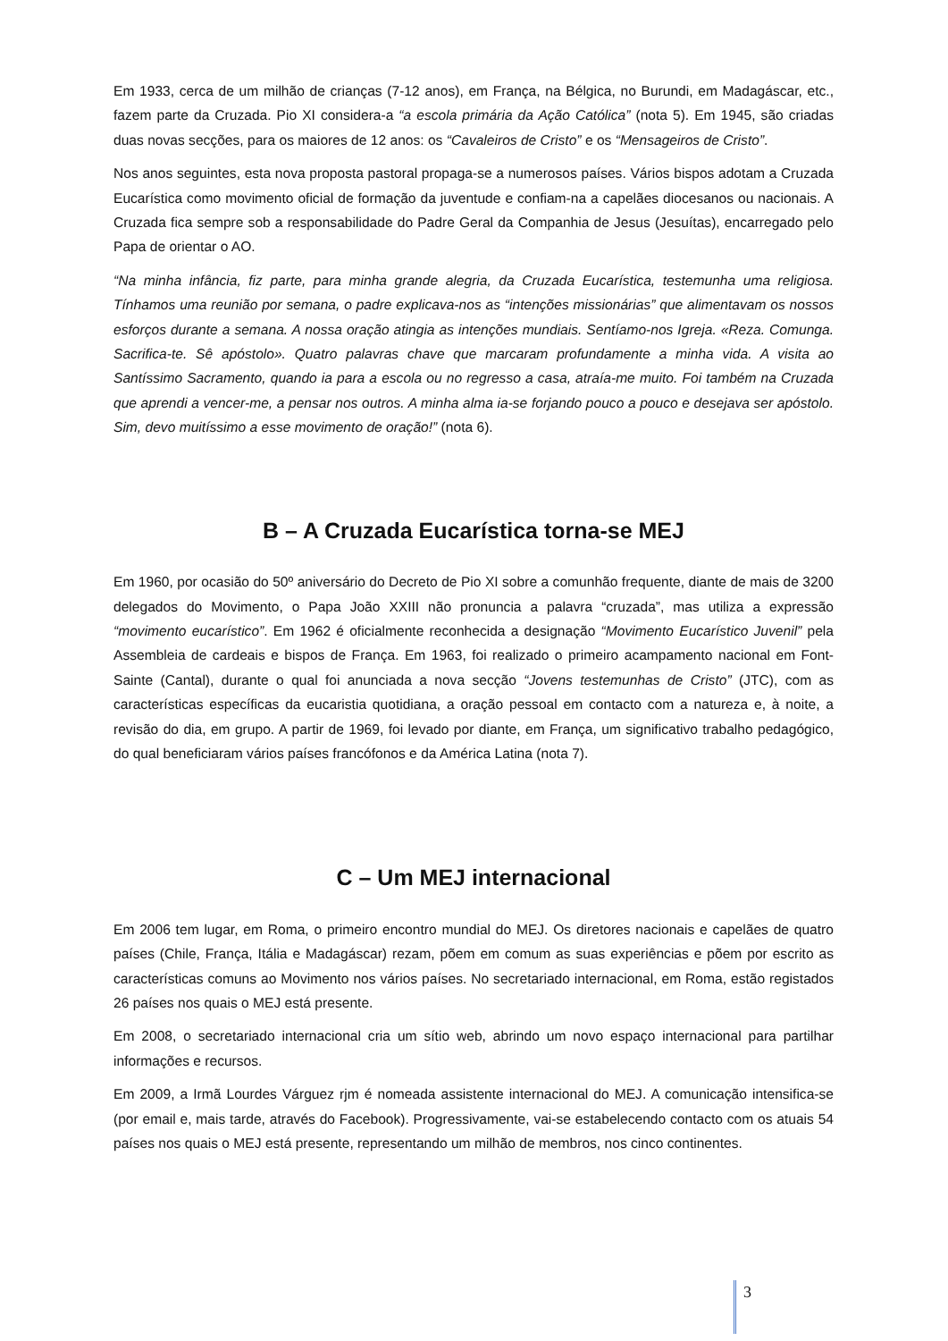Em 1933, cerca de um milhão de crianças (7-12 anos), em França, na Bélgica, no Burundi, em Madagáscar, etc., fazem parte da Cruzada. Pio XI considera-a “a escola primária da Ação Católica” (nota 5). Em 1945, são criadas duas novas secções, para os maiores de 12 anos: os “Cavaleiros de Cristo” e os “Mensageiros de Cristo”.
Nos anos seguintes, esta nova proposta pastoral propaga-se a numerosos países. Vários bispos adotam a Cruzada Eucarística como movimento oficial de formação da juventude e confiam-na a capelães diocesanos ou nacionais. A Cruzada fica sempre sob a responsabilidade do Padre Geral da Companhia de Jesus (Jesuítas), encarregado pelo Papa de orientar o AO.
“Na minha infância, fiz parte, para minha grande alegria, da Cruzada Eucarística, testemunha uma religiosa. Tínhamos uma reunião por semana, o padre explicava-nos as “intenções missionárias” que alimentavam os nossos esforços durante a semana. A nossa oração atingia as intenções mundiais. Sentíamo-nos Igreja. «Reza. Comunga. Sacrifica-te. Sê apóstolo». Quatro palavras chave que marcaram profundamente a minha vida. A visita ao Santíssimo Sacramento, quando ia para a escola ou no regresso a casa, atraía-me muito. Foi também na Cruzada que aprendi a vencer-me, a pensar nos outros. A minha alma ia-se forjando pouco a pouco e desejava ser apóstolo. Sim, devo muitíssimo a esse movimento de oração!” (nota 6).
B – A Cruzada Eucarística torna-se MEJ
Em 1960, por ocasião do 50º aniversário do Decreto de Pio XI sobre a comunhão frequente, diante de mais de 3200 delegados do Movimento, o Papa João XXIII não pronuncia a palavra “cruzada”, mas utiliza a expressão “movimento eucarístico”. Em 1962 é oficialmente reconhecida a designação “Movimento Eucarístico Juvenil” pela Assembleia de cardeais e bispos de França. Em 1963, foi realizado o primeiro acampamento nacional em Font-Sainte (Cantal), durante o qual foi anunciada a nova secção “Jovens testemunhas de Cristo” (JTC), com as características específicas da eucaristia quotidiana, a oração pessoal em contacto com a natureza e, à noite, a revisão do dia, em grupo. A partir de 1969, foi levado por diante, em França, um significativo trabalho pedagógico, do qual beneficiaram vários países francófonos e da América Latina (nota 7).
C – Um MEJ internacional
Em 2006 tem lugar, em Roma, o primeiro encontro mundial do MEJ. Os diretores nacionais e capelães de quatro países (Chile, França, Itália e Madagáscar) rezam, põem em comum as suas experiências e põem por escrito as características comuns ao Movimento nos vários países. No secretariado internacional, em Roma, estão registados 26 países nos quais o MEJ está presente.
Em 2008, o secretariado internacional cria um sítio web, abrindo um novo espaço internacional para partilhar informações e recursos.
Em 2009, a Irmã Lourdes Várguez rjm é nomeada assistente internacional do MEJ. A comunicação intensifica-se (por email e, mais tarde, através do Facebook). Progressivamente, vai-se estabelecendo contacto com os atuais 54 países nos quais o MEJ está presente, representando um milhão de membros, nos cinco continentes.
3